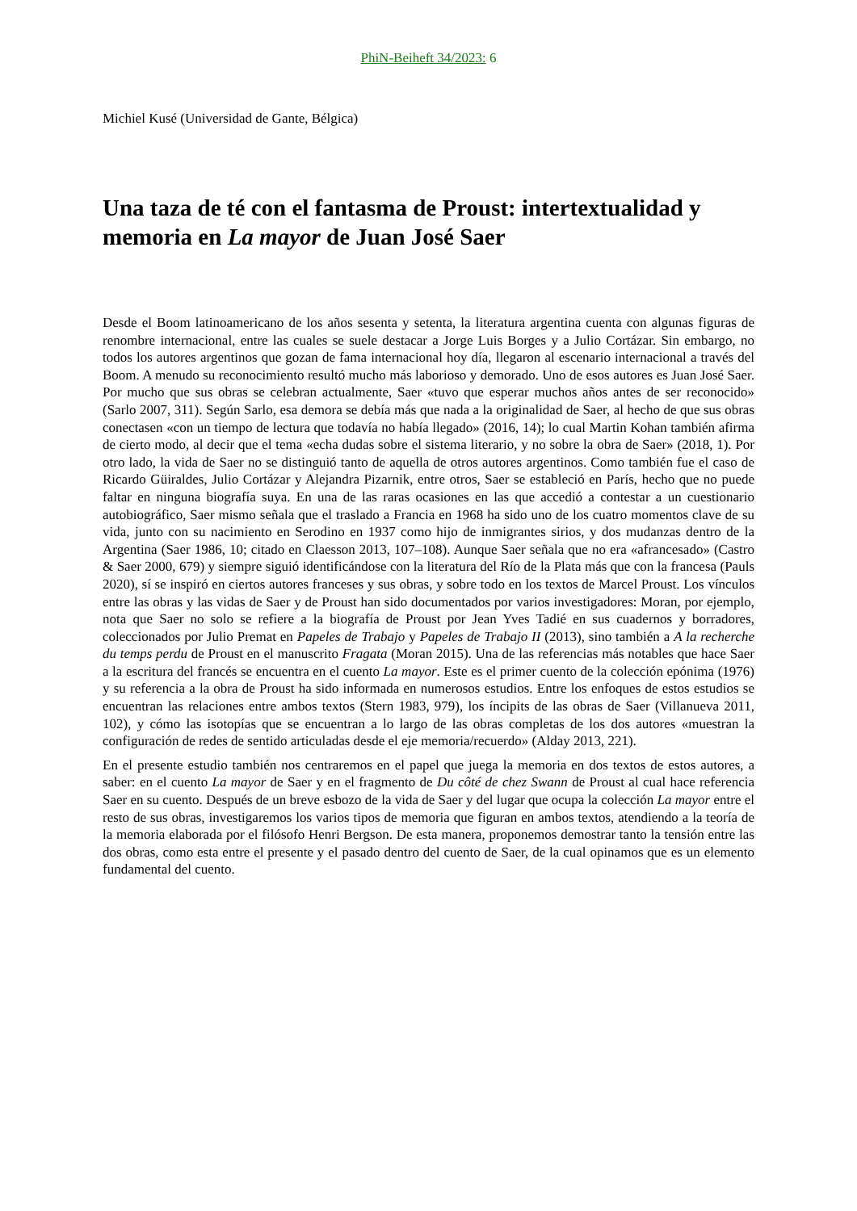PhiN-Beiheft 34/2023: 6
Michiel Kusé (Universidad de Gante, Bélgica)
Una taza de té con el fantasma de Proust: intertextualidad y memoria en La mayor de Juan José Saer
Desde el Boom latinoamericano de los años sesenta y setenta, la literatura argentina cuenta con algunas figuras de renombre internacional, entre las cuales se suele destacar a Jorge Luis Borges y a Julio Cortázar. Sin embargo, no todos los autores argentinos que gozan de fama internacional hoy día, llegaron al escenario internacional a través del Boom. A menudo su reconocimiento resultó mucho más laborioso y demorado. Uno de esos autores es Juan José Saer. Por mucho que sus obras se celebran actualmente, Saer «tuvo que esperar muchos años antes de ser reconocido» (Sarlo 2007, 311). Según Sarlo, esa demora se debía más que nada a la originalidad de Saer, al hecho de que sus obras conectasen «con un tiempo de lectura que todavía no había llegado» (2016, 14); lo cual Martin Kohan también afirma de cierto modo, al decir que el tema «echa dudas sobre el sistema literario, y no sobre la obra de Saer» (2018, 1). Por otro lado, la vida de Saer no se distinguió tanto de aquella de otros autores argentinos. Como también fue el caso de Ricardo Güiraldes, Julio Cortázar y Alejandra Pizarnik, entre otros, Saer se estableció en París, hecho que no puede faltar en ninguna biografía suya. En una de las raras ocasiones en las que accedió a contestar a un cuestionario autobiográfico, Saer mismo señala que el traslado a Francia en 1968 ha sido uno de los cuatro momentos clave de su vida, junto con su nacimiento en Serodino en 1937 como hijo de inmigrantes sirios, y dos mudanzas dentro de la Argentina (Saer 1986, 10; citado en Claesson 2013, 107–108). Aunque Saer señala que no era «afrancesado» (Castro & Saer 2000, 679) y siempre siguió identificándose con la literatura del Río de la Plata más que con la francesa (Pauls 2020), sí se inspiró en ciertos autores franceses y sus obras, y sobre todo en los textos de Marcel Proust. Los vínculos entre las obras y las vidas de Saer y de Proust han sido documentados por varios investigadores: Moran, por ejemplo, nota que Saer no solo se refiere a la biografía de Proust por Jean Yves Tadié en sus cuadernos y borradores, coleccionados por Julio Premat en Papeles de Trabajo y Papeles de Trabajo II (2013), sino también a A la recherche du temps perdu de Proust en el manuscrito Fragata (Moran 2015). Una de las referencias más notables que hace Saer a la escritura del francés se encuentra en el cuento La mayor. Este es el primer cuento de la colección epónima (1976) y su referencia a la obra de Proust ha sido informada en numerosos estudios. Entre los enfoques de estos estudios se encuentran las relaciones entre ambos textos (Stern 1983, 979), los íncipits de las obras de Saer (Villanueva 2011, 102), y cómo las isotopías que se encuentran a lo largo de las obras completas de los dos autores «muestran la configuración de redes de sentido articuladas desde el eje memoria/recuerdo» (Alday 2013, 221).
En el presente estudio también nos centraremos en el papel que juega la memoria en dos textos de estos autores, a saber: en el cuento La mayor de Saer y en el fragmento de Du côté de chez Swann de Proust al cual hace referencia Saer en su cuento. Después de un breve esbozo de la vida de Saer y del lugar que ocupa la colección La mayor entre el resto de sus obras, investigaremos los varios tipos de memoria que figuran en ambos textos, atendiendo a la teoría de la memoria elaborada por el filósofo Henri Bergson. De esta manera, proponemos demostrar tanto la tensión entre las dos obras, como esta entre el presente y el pasado dentro del cuento de Saer, de la cual opinamos que es un elemento fundamental del cuento.